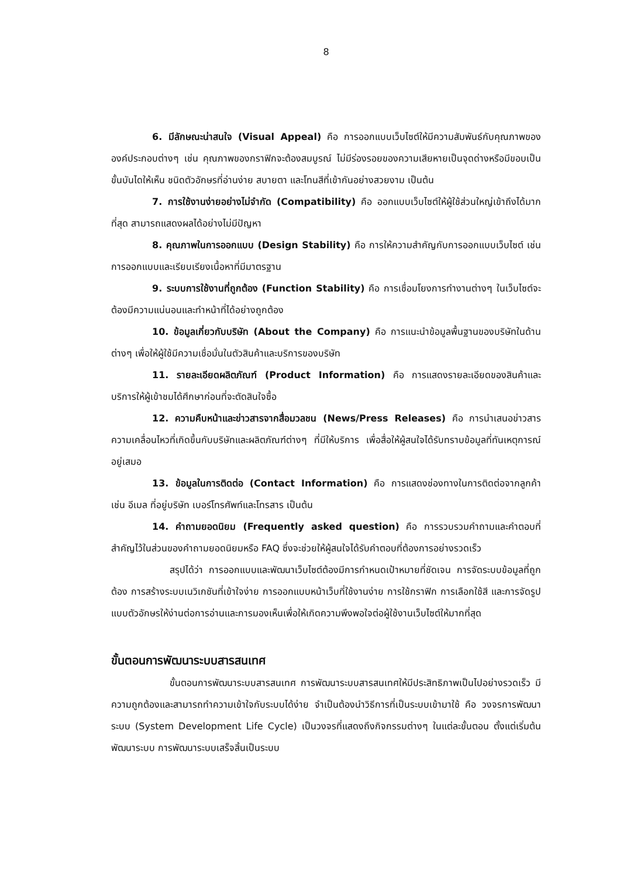8
6. มีลักษณะน่าสนใจ (Visual Appeal) คือ การออกแบบเว็บไซต์ให้มีความสัมพันธ์กับคุณภาพขององค์ประกอบต่างๆ เช่น คุณภาพของกราฟิกจะต้องสมบูรณ์ ไม่มีร่องรอยของความเสียหายเป็นจุดด่างหรือมีขอบเป็นขั้นบันไดให้เห็น ชนิดตัวอักษรที่อ่านง่าย สบายตา และโทนสีที่เข้ากันอย่างสวยงาม เป็นต้น
7. การใช้งานง่ายอย่างไม่จำกัด (Compatibility) คือ ออกแบบเว็บไซต์ให้ผู้ใช้ส่วนใหญ่เข้าถึงได้มากที่สุด สามารถแสดงผลได้อย่างไม่มีปัญหา
8. คุณภาพในการออกแบบ (Design Stability) คือ การให้ความสำคัญกับการออกแบบเว็บไซต์ เช่น การออกแบบและเรียบเรียงเนื้อหาที่มีมาตรฐาน
9. ระบบการใช้งานที่ถูกต้อง (Function Stability) คือ การเชื่อมโยงการทำงานต่างๆ ในเว็บไซต์จะต้องมีความแน่นอนและทำหน้าที่ได้อย่างถูกต้อง
10. ข้อมูลเกี่ยวกับบริษัท (About the Company) คือ การแนะนำข้อมูลพื้นฐานของบริษัทในด้านต่างๆ เพื่อให้ผู้ใช้มีความเชื่อมั่นในตัวสินค้าและบริการของบริษัท
11. รายละเอียดผลิตภัณฑ์ (Product Information) คือ การแสดงรายละเอียดของสินค้าและบริการให้ผู้เข้าชมได้ศึกษาก่อนที่จะตัดสินใจซื้อ
12. ความคืบหน้าและข่าวสารจากสื่อมวลชน (News/Press Releases) คือ การนำเสนอข่าวสารความเคลื่อนไหวที่เกิดขึ้นกับบริษัทและผลิตภัณฑ์ต่างๆ ที่มีให้บริการ เพื่อสื่อให้ผู้สนใจได้รับทราบข้อมูลที่ทันเหตุการณ์อยู่เสมอ
13. ข้อมูลในการติดต่อ (Contact Information) คือ การแสดงช่องทางในการติดต่อจากลูกค้า เช่น อีเมล ที่อยู่บริษัท เบอร์โทรศัพท์และโทรสาร เป็นต้น
14. คำถามยอดนิยม (Frequently asked question) คือ การรวบรวมคำถามและคำตอบที่สำคัญไว้ในส่วนของคำถามยอดนิยมหรือ FAQ ซึ่งจะช่วยให้ผู้สนใจได้รับคำตอบที่ต้องการอย่างรวดเร็ว
สรุปได้ว่า การออกแบบและพัฒนาเว็บไซต์ต้องมีการกำหนดเป้าหมายที่ชัดเจน การจัดระบบข้อมูลที่ถูกต้อง การสร้างระบบเนวิเกชันที่เข้าใจง่าย การออกแบบหน้าเว็บที่ใช้งานง่าย การใช้กราฟิก การเลือกใช้สี และการจัดรูปแบบตัวอักษรให้ง่านต่อการอ่านและการมองเห็นเพื่อให้เกิดความพึงพอใจต่อผู้ใช้งานเว็บไซต์ให้มากที่สุด
ขั้นตอนการพัฒนาระบบสารสนเทศ
ขั้นตอนการพัฒนาระบบสารสนเทศ การพัฒนาระบบสารสนเทศให้มีประสิทธิภาพเป็นไปอย่างรวดเร็ว มีความถูกต้องและสามารถทำความเข้าใจกับระบบได้ง่าย จำเป็นต้องนำวิธีการที่เป็นระบบเข้ามาใช้ คือ วงจรการพัฒนาระบบ (System Development Life Cycle) เป็นวงจรที่แสดงถึงกิจกรรมต่างๆ ในแต่ละขั้นตอน ตั้งแต่เริ่มต้นพัฒนาระบบ การพัฒนาระบบเสร็จสิ้นเป็นระบบ